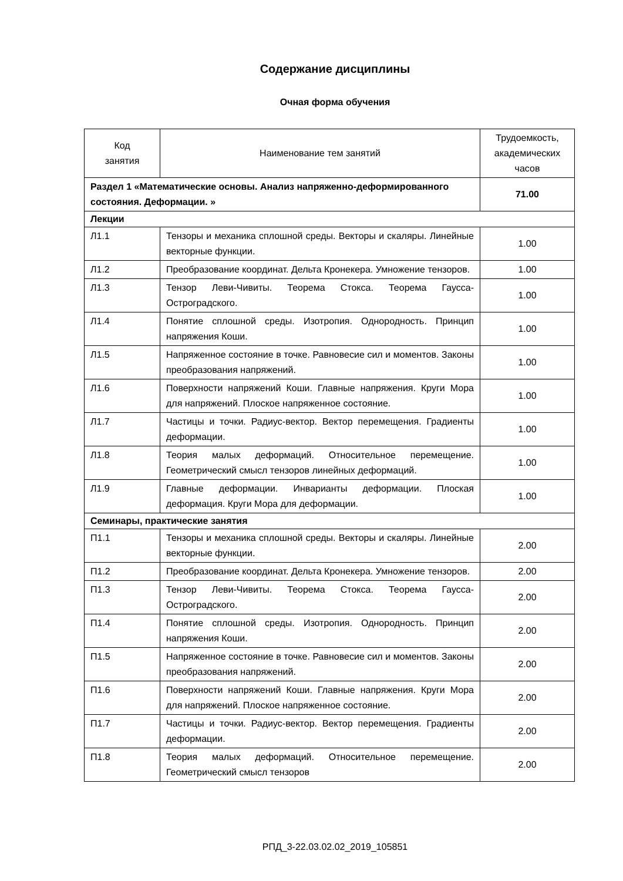Содержание дисциплины
Очная форма обучения
| Код занятия | Наименование тем занятий | Трудоемкость, академических часов |
| --- | --- | --- |
| Раздел 1 «Математические основы. Анализ напряженно-деформированного состояния. Деформации. » | | 71.00 |
| Лекции | | |
| Л1.1 | Тензоры и механика сплошной среды. Векторы и скаляры. Линейные векторные функции. | 1.00 |
| Л1.2 | Преобразование координат. Дельта Кронекера. Умножение тензоров. | 1.00 |
| Л1.3 | Тензор Леви-Чивиты. Теорема Стокса. Теорема Гаусса-Остроградского. | 1.00 |
| Л1.4 | Понятие сплошной среды. Изотропия. Однородность. Принцип напряжения Коши. | 1.00 |
| Л1.5 | Напряженное состояние в точке. Равновесие сил и моментов. Законы преобразования напряжений. | 1.00 |
| Л1.6 | Поверхности напряжений Коши. Главные напряжения. Круги Мора для напряжений. Плоское напряженное состояние. | 1.00 |
| Л1.7 | Частицы и точки. Радиус-вектор. Вектор перемещения. Градиенты деформации. | 1.00 |
| Л1.8 | Теория малых деформаций. Относительное перемещение. Геометрический смысл тензоров линейных деформаций. | 1.00 |
| Л1.9 | Главные деформации. Инварианты деформации. Плоская деформация. Круги Мора для деформации. | 1.00 |
| Семинары, практические занятия | | |
| П1.1 | Тензоры и механика сплошной среды. Векторы и скаляры. Линейные векторные функции. | 2.00 |
| П1.2 | Преобразование координат. Дельта Кронекера. Умножение тензоров. | 2.00 |
| П1.3 | Тензор Леви-Чивиты. Теорема Стокса. Теорема Гаусса-Остроградского. | 2.00 |
| П1.4 | Понятие сплошной среды. Изотропия. Однородность. Принцип напряжения Коши. | 2.00 |
| П1.5 | Напряженное состояние в точке. Равновесие сил и моментов. Законы преобразования напряжений. | 2.00 |
| П1.6 | Поверхности напряжений Коши. Главные напряжения. Круги Мора для напряжений. Плоское напряженное состояние. | 2.00 |
| П1.7 | Частицы и точки. Радиус-вектор. Вектор перемещения. Градиенты деформации. | 2.00 |
| П1.8 | Теория малых деформаций. Относительное перемещение. Геометрический смысл тензоров | 2.00 |
РПД_3-22.03.02.02_2019_105851